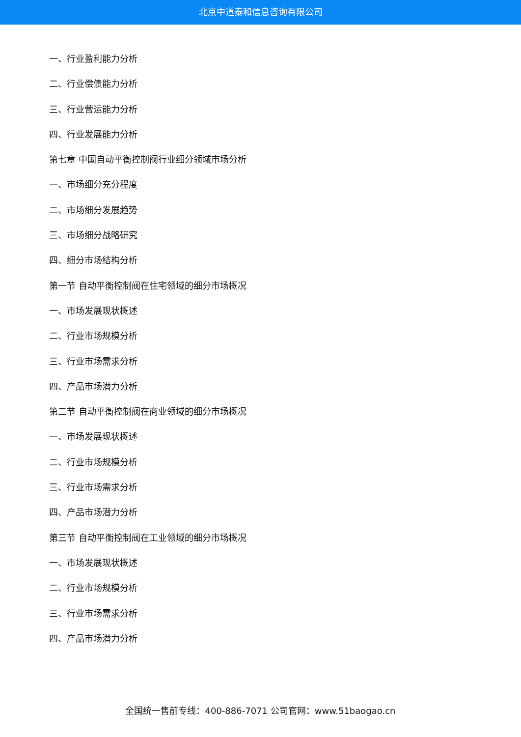北京中道泰和信息咨询有限公司
一、行业盈利能力分析
二、行业偿债能力分析
三、行业营运能力分析
四、行业发展能力分析
第七章 中国自动平衡控制阀行业细分领域市场分析
一、市场细分充分程度
二、市场细分发展趋势
三、市场细分战略研究
四、细分市场结构分析
第一节 自动平衡控制阀在住宅领域的细分市场概况
一、市场发展现状概述
二、行业市场规模分析
三、行业市场需求分析
四、产品市场潜力分析
第二节 自动平衡控制阀在商业领域的细分市场概况
一、市场发展现状概述
二、行业市场规模分析
三、行业市场需求分析
四、产品市场潜力分析
第三节 自动平衡控制阀在工业领域的细分市场概况
一、市场发展现状概述
二、行业市场规模分析
三、行业市场需求分析
四、产品市场潜力分析
全国统一售前专线：400-886-7071 公司官网：www.51baogao.cn